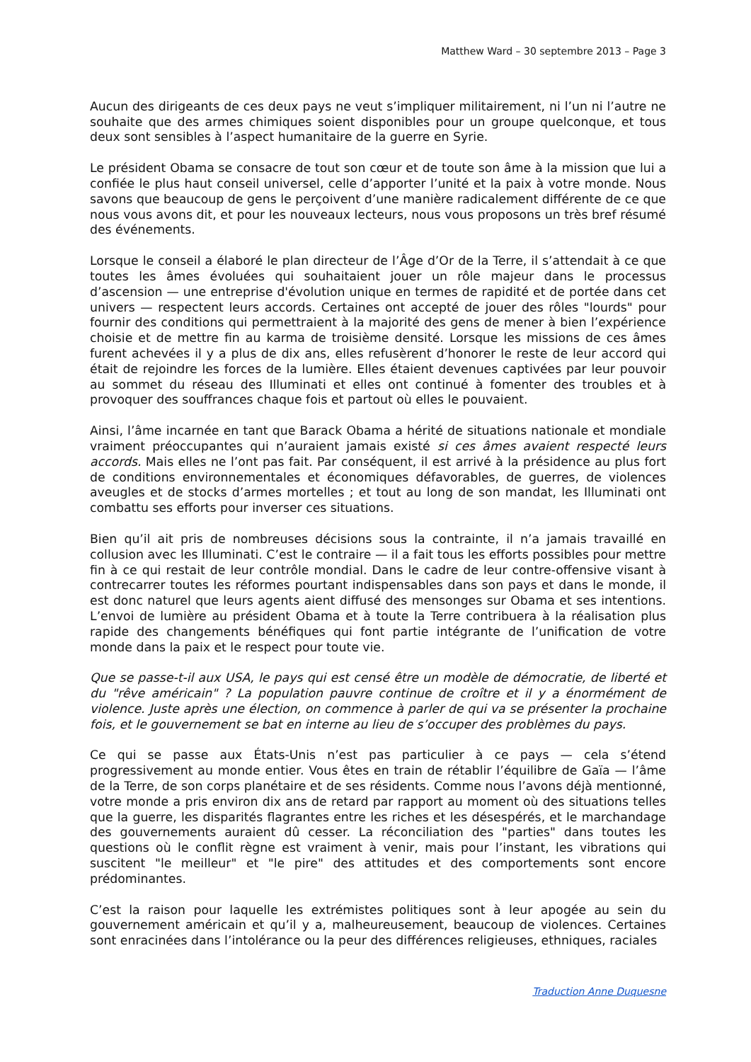Matthew Ward – 30 septembre 2013 – Page 3
Aucun des dirigeants de ces deux pays ne veut s’impliquer militairement, ni l’un ni l’autre ne souhaite que des armes chimiques soient disponibles pour un groupe quelconque, et tous deux sont sensibles à l’aspect humanitaire de la guerre en Syrie.
Le président Obama se consacre de tout son cœur et de toute son âme à la mission que lui a confiée le plus haut conseil universel, celle d’apporter l’unité et la paix à votre monde. Nous savons que beaucoup de gens le perçoivent d’une manière radicalement différente de ce que nous vous avons dit, et pour les nouveaux lecteurs, nous vous proposons un très bref résumé des événements.
Lorsque le conseil a élaboré le plan directeur de l’Âge d’Or de la Terre, il s’attendait à ce que toutes les âmes évoluées qui souhaitaient jouer un rôle majeur dans le processus d’ascension — une entreprise d'évolution unique en termes de rapidité et de portée dans cet univers — respectent leurs accords. Certaines ont accepté de jouer des rôles "lourds" pour fournir des conditions qui permettraient à la majorité des gens de mener à bien l’expérience choisie et de mettre fin au karma de troisième densité. Lorsque les missions de ces âmes furent achevées il y a plus de dix ans, elles refusèrent d’honorer le reste de leur accord qui était de rejoindre les forces de la lumière. Elles étaient devenues captivées par leur pouvoir au sommet du réseau des Illuminati et elles ont continué à fomenter des troubles et à provoquer des souffrances chaque fois et partout où elles le pouvaient.
Ainsi, l’âme incarnée en tant que Barack Obama a hérité de situations nationale et mondiale vraiment préoccupantes qui n’auraient jamais existé si ces âmes avaient respecté leurs accords. Mais elles ne l’ont pas fait. Par conséquent, il est arrivé à la présidence au plus fort de conditions environnementales et économiques défavorables, de guerres, de violences aveugles et de stocks d’armes mortelles ; et tout au long de son mandat, les Illuminati ont combattu ses efforts pour inverser ces situations.
Bien qu’il ait pris de nombreuses décisions sous la contrainte, il n’a jamais travaillé en collusion avec les Illuminati. C’est le contraire — il a fait tous les efforts possibles pour mettre fin à ce qui restait de leur contrôle mondial. Dans le cadre de leur contre-offensive visant à contrecarrer toutes les réformes pourtant indispensables dans son pays et dans le monde, il est donc naturel que leurs agents aient diffusé des mensonges sur Obama et ses intentions. L’envoi de lumière au président Obama et à toute la Terre contribuera à la réalisation plus rapide des changements bénéfiques qui font partie intégrante de l’unification de votre monde dans la paix et le respect pour toute vie.
Que se passe-t-il aux USA, le pays qui est censé être un modèle de démocratie, de liberté et du "rêve américain" ? La population pauvre continue de croître et il y a énormément de violence. Juste après une élection, on commence à parler de qui va se présenter la prochaine fois, et le gouvernement se bat en interne au lieu de s’occuper des problèmes du pays.
Ce qui se passe aux États-Unis n’est pas particulier à ce pays — cela s’étend progressivement au monde entier. Vous êtes en train de rétablir l’équilibre de Gaïa — l’âme de la Terre, de son corps planétaire et de ses résidents. Comme nous l’avons déjà mentionné, votre monde a pris environ dix ans de retard par rapport au moment où des situations telles que la guerre, les disparités flagrantes entre les riches et les désespérés, et le marchandage des gouvernements auraient dû cesser. La réconciliation des "parties" dans toutes les questions où le conflit règne est vraiment à venir, mais pour l’instant, les vibrations qui suscitent "le meilleur" et "le pire" des attitudes et des comportements sont encore prédominantes.
C’est la raison pour laquelle les extrémistes politiques sont à leur apogée au sein du gouvernement américain et qu’il y a, malheureusement, beaucoup de violences. Certaines sont enracinées dans l’intolérance ou la peur des différences religieuses, ethniques, raciales
Traduction Anne Duquesne